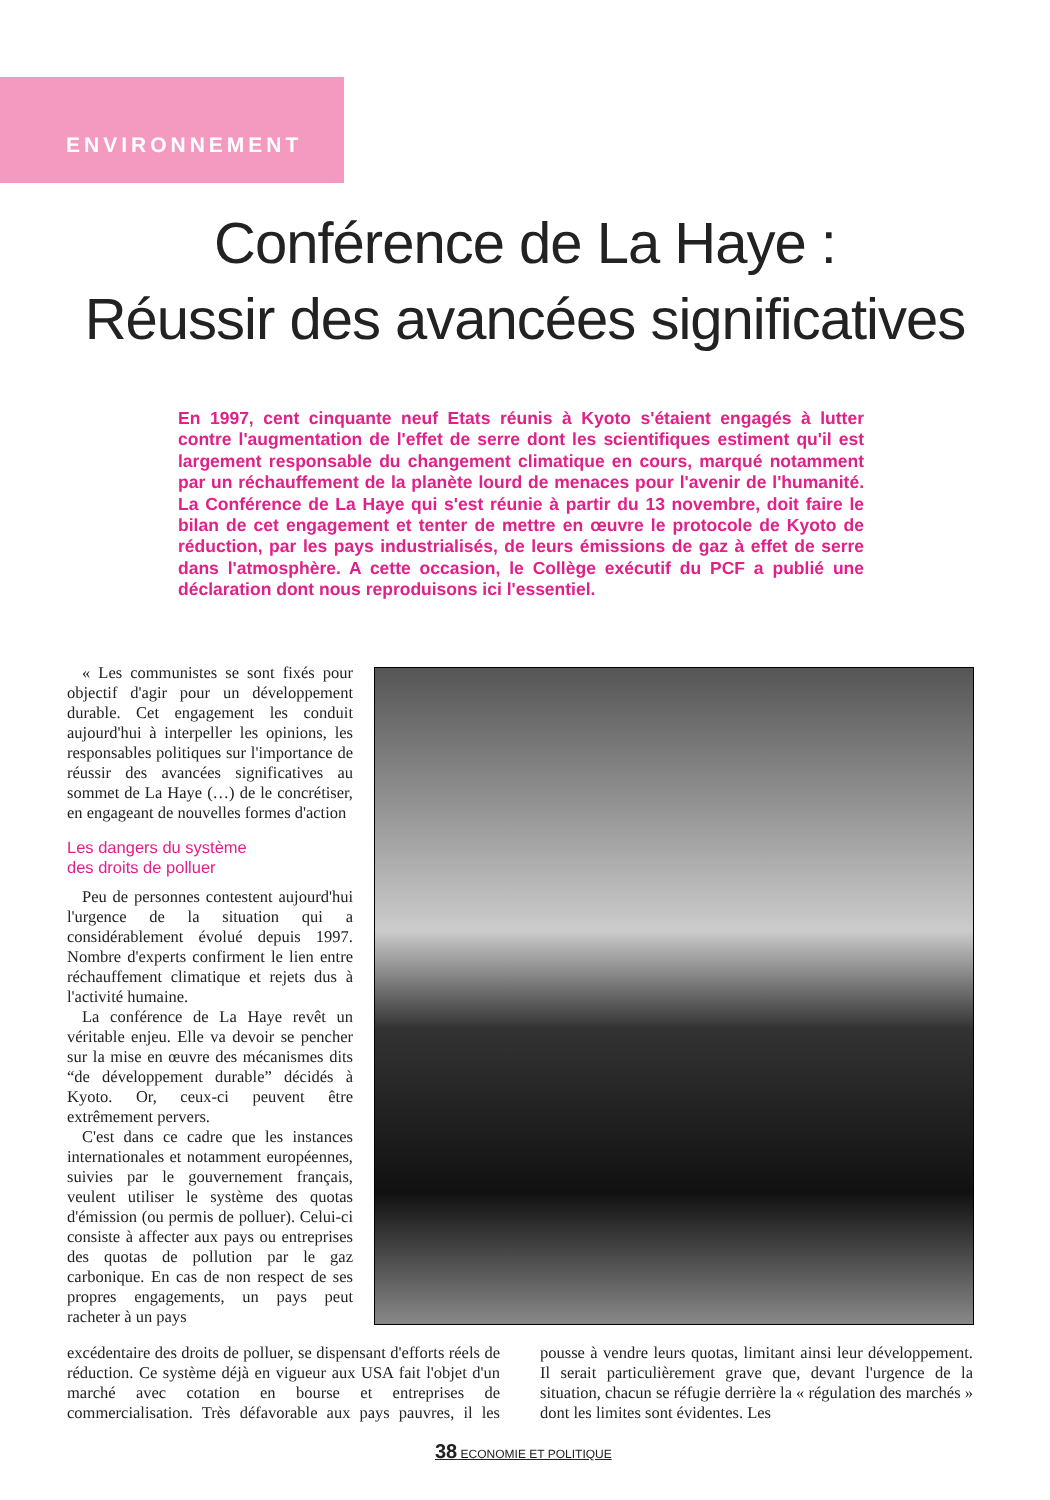ENVIRONNEMENT
Conférence de La Haye :
Réussir des avancées significatives
En 1997, cent cinquante neuf Etats réunis à Kyoto s'étaient engagés à lutter contre l'augmentation de l'effet de serre dont les scientifiques estiment qu'il est largement responsable du changement climatique en cours, marqué notamment par un réchauffement de la planète lourd de menaces pour l'avenir de l'humanité. La Conférence de La Haye qui s'est réunie à partir du 13 novembre, doit faire le bilan de cet engagement et tenter de mettre en œuvre le protocole de Kyoto de réduction, par les pays industrialisés, de leurs émissions de gaz à effet de serre dans l'atmosphère. A cette occasion, le Collège exécutif du PCF a publié une déclaration dont nous reproduisons ici l'essentiel.
« Les communistes se sont fixés pour objectif d'agir pour un développement durable. Cet engagement les conduit aujourd'hui à interpeller les opinions, les responsables politiques sur l'importance de réussir des avancées significatives au sommet de La Haye (…) de le concrétiser, en engageant de nouvelles formes d'action
Les dangers du système
des droits de polluer
Peu de personnes contestent aujourd'hui l'urgence de la situation qui a considérablement évolué depuis 1997. Nombre d'experts confirment le lien entre réchauffement climatique et rejets dus à l'activité humaine.
La conférence de La Haye revêt un véritable enjeu. Elle va devoir se pencher sur la mise en œuvre des mécanismes dits “de développement durable” décidés à Kyoto. Or, ceux-ci peuvent être extrêmement pervers.
C'est dans ce cadre que les instances internationales et notamment européennes, suivies par le gouvernement français, veulent utiliser le système des quotas d'émission (ou permis de polluer). Celui-ci consiste à affecter aux pays ou entreprises des quotas de pollution par le gaz carbonique. En cas de non respect de ses propres engagements, un pays peut racheter à un pays
excédentaire des droits de polluer, se dispensant d'efforts réels de réduction. Ce système déjà en vigueur aux USA fait l'objet d'un marché avec cotation en bourse et entreprises de commercialisation. Très défavorable aux pays pauvres, il les pousse à vendre leurs quotas, limitant ainsi leur développement. Il serait particulièrement grave que, devant l'urgence de la situation, chacun se réfugie derrière la « régulation des marchés » dont les limites sont évidentes. Les
38 ECONOMIE ET POLITIQUE